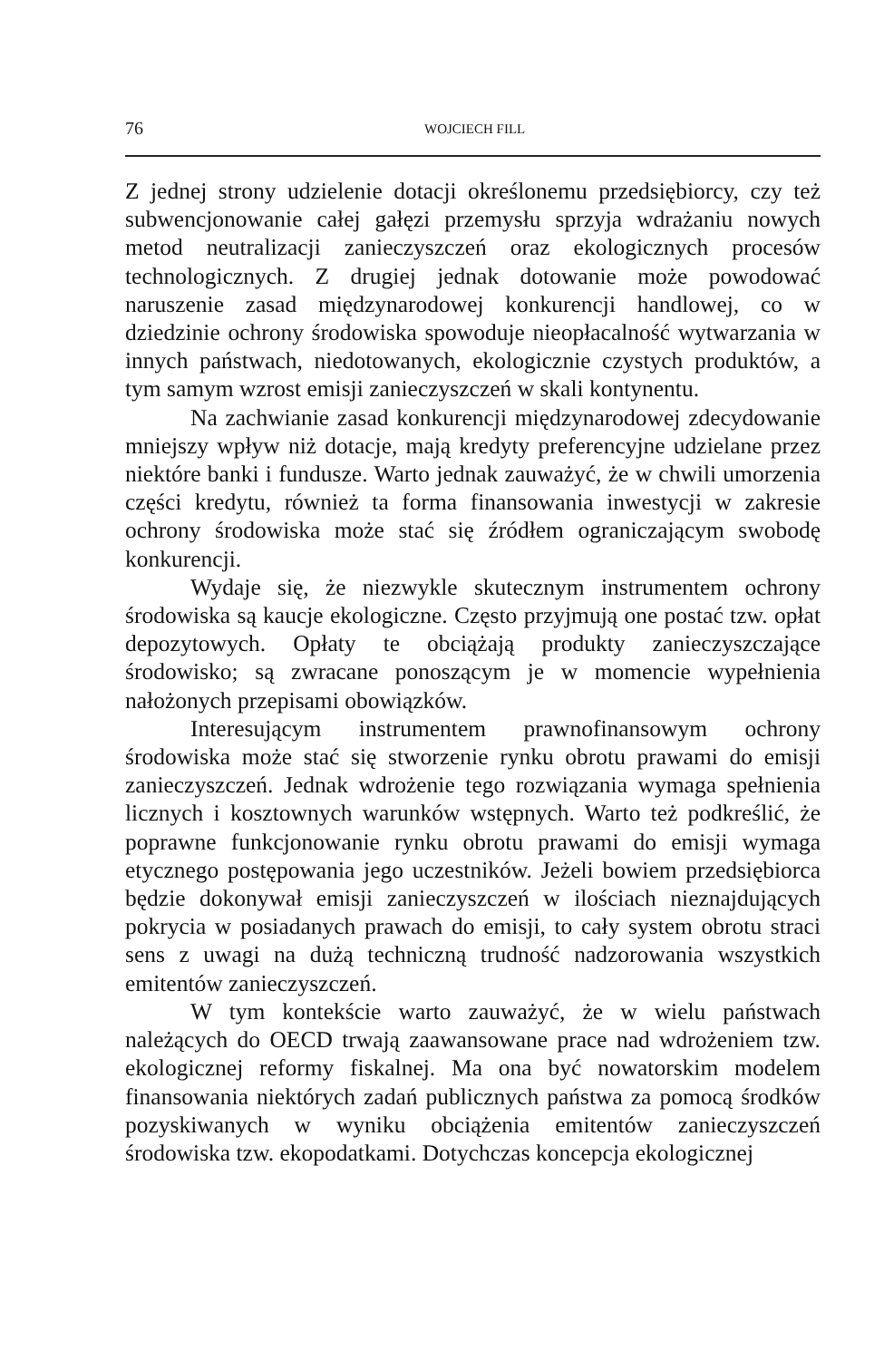76 WOJCIECH FILL
Z jednej strony udzielenie dotacji określonemu przedsiębiorcy, czy też subwencjonowanie całej gałęzi przemysłu sprzyja wdrażaniu nowych metod neutralizacji zanieczyszczeń oraz ekologicznych procesów technologicznych. Z drugiej jednak dotowanie może powodować naruszenie zasad międzynarodowej konkurencji handlowej, co w dziedzinie ochrony środowiska spowoduje nieopłacalność wytwarzania w innych państwach, niedotowanych, ekologicznie czystych produktów, a tym samym wzrost emisji zanieczyszczeń w skali kontynentu.
Na zachwianie zasad konkurencji międzynarodowej zdecydowanie mniejszy wpływ niż dotacje, mają kredyty preferencyjne udzielane przez niektóre banki i fundusze. Warto jednak zauważyć, że w chwili umorzenia części kredytu, również ta forma finansowania inwestycji w zakresie ochrony środowiska może stać się źródłem ograniczającym swobodę konkurencji.
Wydaje się, że niezwykle skutecznym instrumentem ochrony środowiska są kaucje ekologiczne. Często przyjmują one postać tzw. opłat depozytowych. Opłaty te obciążają produkty zanieczyszczające środowisko; są zwracane ponoszącym je w momencie wypełnienia nałożonych przepisami obowiązków.
Interesującym instrumentem prawnofinansowym ochrony środowiska może stać się stworzenie rynku obrotu prawami do emisji zanieczyszczeń. Jednak wdrożenie tego rozwiązania wymaga spełnienia licznych i kosztownych warunków wstępnych. Warto też podkreślić, że poprawne funkcjonowanie rynku obrotu prawami do emisji wymaga etycznego postępowania jego uczestników. Jeżeli bowiem przedsiębiorca będzie dokonywał emisji zanieczyszczeń w ilościach nieznajdujących pokrycia w posiadanych prawach do emisji, to cały system obrotu straci sens z uwagi na dużą techniczną trudność nadzorowania wszystkich emitentów zanieczyszczeń.
W tym kontekście warto zauważyć, że w wielu państwach należących do OECD trwają zaawansowane prace nad wdrożeniem tzw. ekologicznej reformy fiskalnej. Ma ona być nowatorskim modelem finansowania niektórych zadań publicznych państwa za pomocą środków pozyskiwanych w wyniku obciążenia emitentów zanieczyszczeń środowiska tzw. ekopodatkami. Dotychczas koncepcja ekologicznej